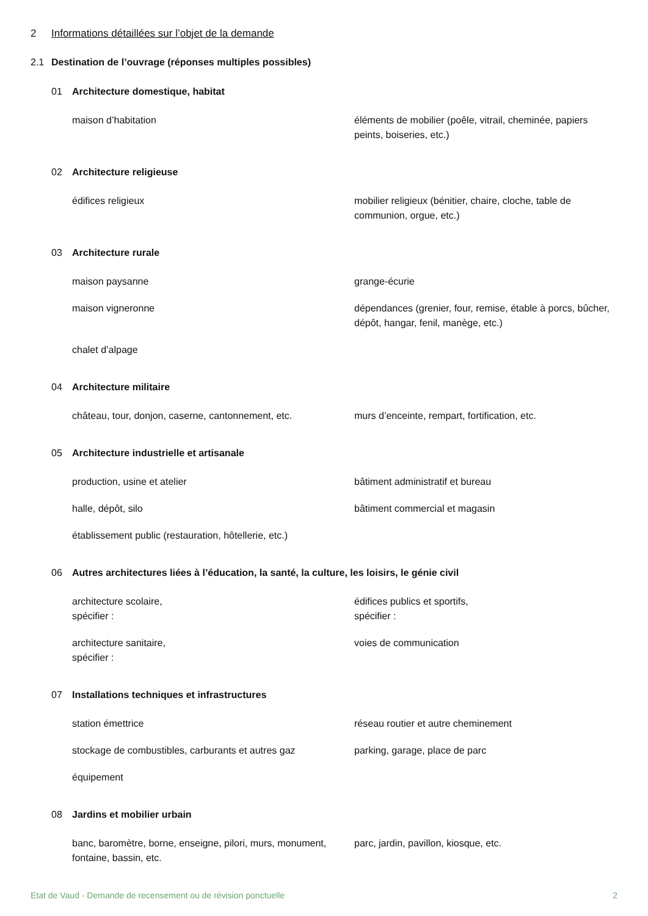2 Informations détaillées sur l’objet de la demande
2.1 Destination de l’ouvrage (réponses multiples possibles)
01 Architecture domestique, habitat
maison d’habitation
éléments de mobilier (poêle, vitrail, cheminée, papiers peints, boiseries, etc.)
02 Architecture religieuse
édifices religieux
mobilier religieux (bénitier, chaire, cloche, table de communion, orgue, etc.)
03 Architecture rurale
maison paysanne
grange-écurie
maison vigneronne
dépendances (grenier, four, remise, étable à porcs, bûcher, dépôt, hangar, fenil, manège, etc.)
chalet d’alpage
04 Architecture militaire
château, tour, donjon, caserne, cantonnement, etc.
murs d’enceinte, rempart, fortification, etc.
05 Architecture industrielle et artisanale
production, usine et atelier
bâtiment administratif et bureau
halle, dépôt, silo
bâtiment commercial et magasin
établissement public (restauration, hôtellerie, etc.)
06 Autres architectures liées à l’éducation, la santé, la culture, les loisirs, le génie civil
architecture scolaire,
spécifier :
édifices publics et sportifs,
spécifier :
architecture sanitaire,
spécifier :
voies de communication
07 Installations techniques et infrastructures
station émettrice
réseau routier et autre cheminement
stockage de combustibles, carburants et autres gaz
parking, garage, place de parc
équipement
08 Jardins et mobilier urbain
banc, baromètre, borne, enseigne, pilori, murs, monument, fontaine, bassin, etc.
parc, jardin, pavillon, kiosque, etc.
Etat de Vaud - Demande de recensement ou de révision ponctuelle 2